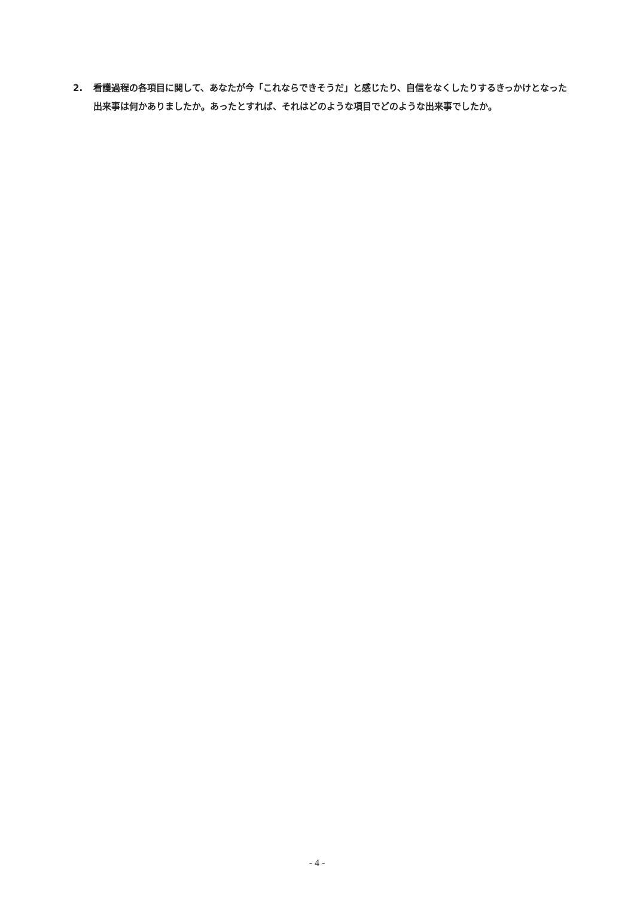2. 看護過程の各項目に関して、あなたが今「これならできそうだ」と感じたり、自信をなくしたりするきっかけとなった出来事は何かありましたか。あったとすれば、それはどのような項目でどのような出来事でしたか。
- 4 -